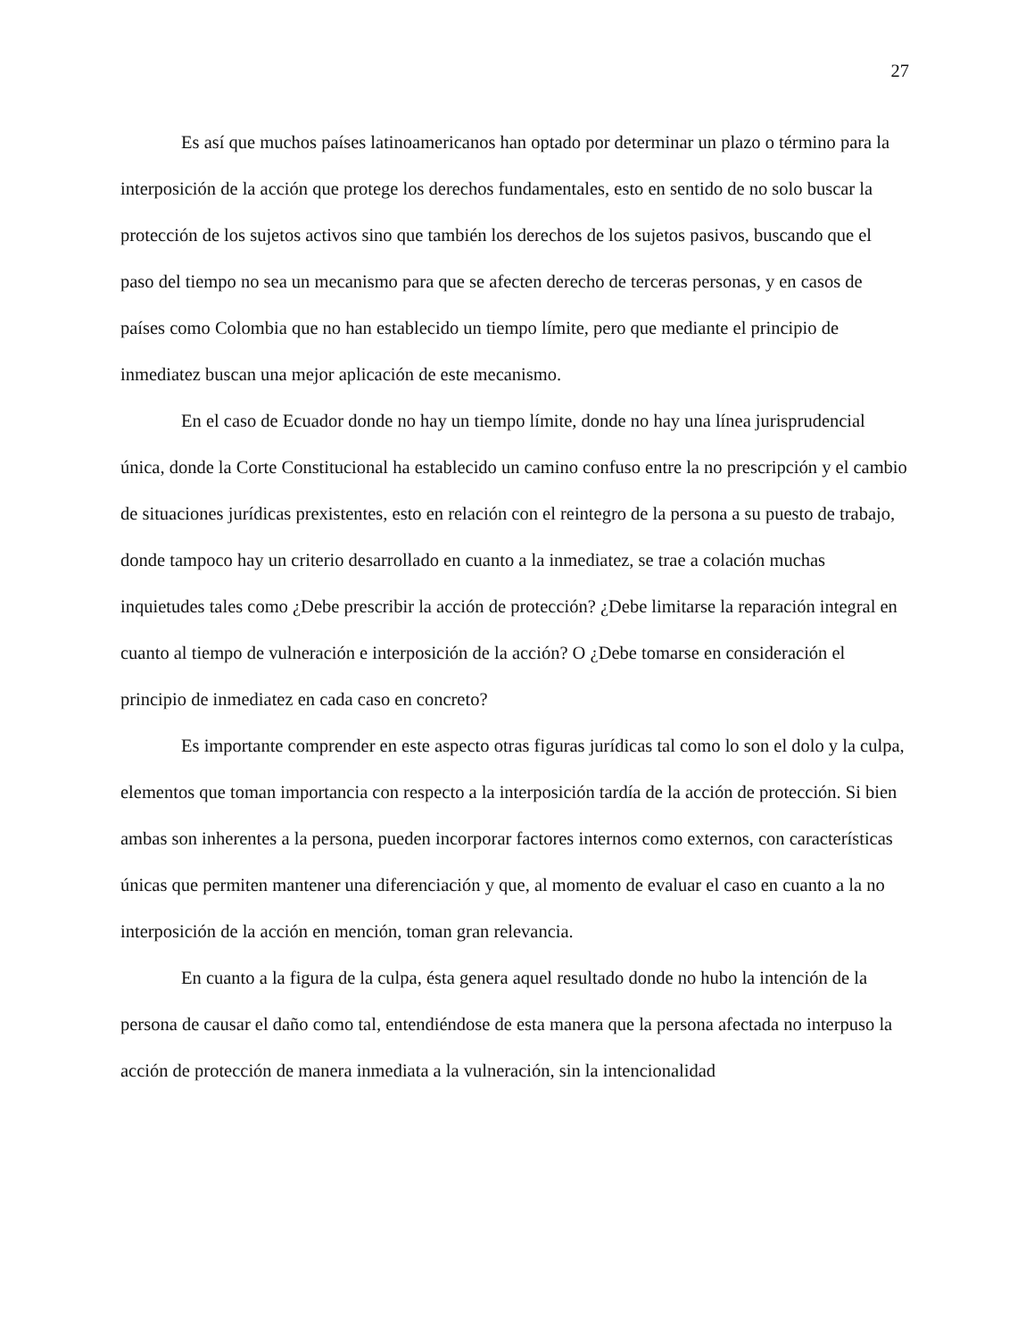27
Es así que muchos países latinoamericanos han optado por determinar un plazo o término para la interposición de la acción que protege los derechos fundamentales, esto en sentido de no solo buscar la protección de los sujetos activos sino que también los derechos de los sujetos pasivos, buscando que el paso del tiempo no sea un mecanismo para que se afecten derecho de terceras personas, y en casos de países como Colombia que no han establecido un tiempo límite, pero que mediante el principio de inmediatez buscan una mejor aplicación de este mecanismo.
En el caso de Ecuador donde no hay un tiempo límite, donde no hay una línea jurisprudencial única, donde la Corte Constitucional ha establecido un camino confuso entre la no prescripción y el cambio de situaciones jurídicas prexistentes, esto en relación con el reintegro de la persona a su puesto de trabajo, donde tampoco hay un criterio desarrollado en cuanto a la inmediatez, se trae a colación muchas inquietudes tales como ¿Debe prescribir la acción de protección? ¿Debe limitarse la reparación integral en cuanto al tiempo de vulneración e interposición de la acción? O ¿Debe tomarse en consideración el principio de inmediatez en cada caso en concreto?
Es importante comprender en este aspecto otras figuras jurídicas tal como lo son el dolo y la culpa, elementos que toman importancia con respecto a la interposición tardía de la acción de protección. Si bien ambas son inherentes a la persona, pueden incorporar factores internos como externos, con características únicas que permiten mantener una diferenciación y que, al momento de evaluar el caso en cuanto a la no interposición de la acción en mención, toman gran relevancia.
En cuanto a la figura de la culpa, ésta genera aquel resultado donde no hubo la intención de la persona de causar el daño como tal, entendiéndose de esta manera que la persona afectada no interpuso la acción de protección de manera inmediata a la vulneración, sin la intencionalidad